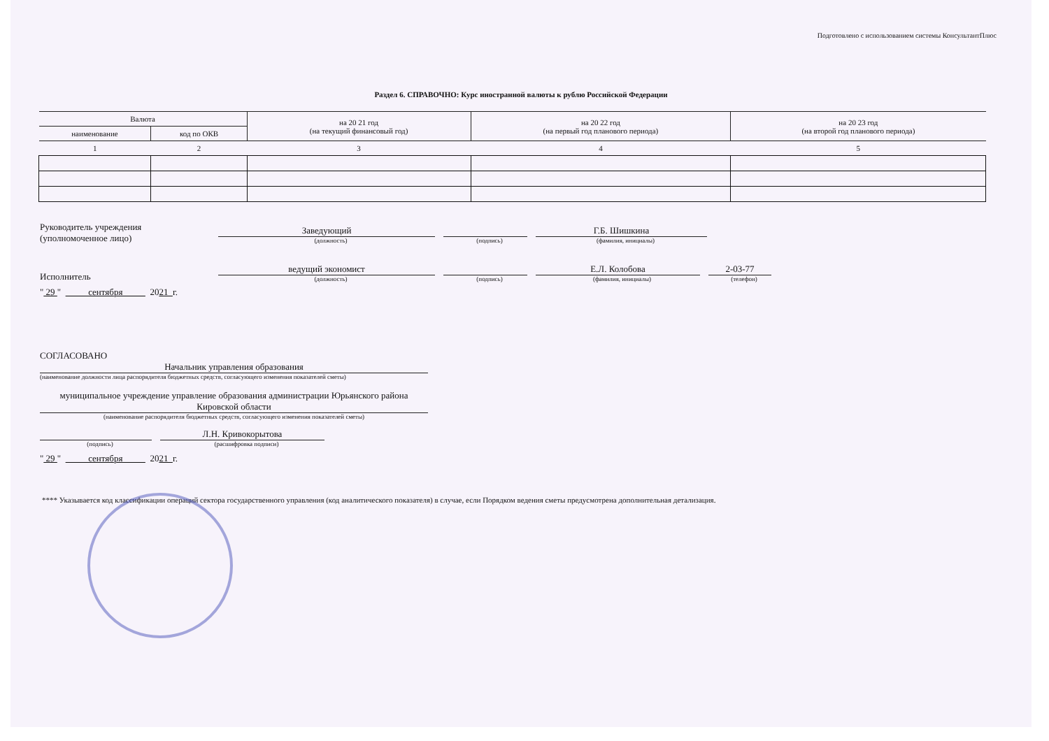Подготовлено с использованием системы КонсультантПлюс
Раздел 6. СПРАВОЧНО: Курс иностранной валюты к рублю Российской Федерации
| Валюта | | на 20 21 год (на текущий финансовый год) | на 20 22 год (на первый год планового периода) | на 20 23 год (на второй год планового периода) |
| --- | --- | --- | --- | --- |
| наименование | код по ОКВ | | | |
| 1 | 2 | 3 | 4 | 5 |
Руководитель учреждения
(уполномоченное лицо)
Заведующий
(должность)
(подпись)
Г.Б. Шишкина
(фамилия, инициалы)
Исполнитель
ведущий экономист
(должность)
(подпись)
Е.Л. Колобова
(фамилия, инициалы)
2-03-77
(телефон)
" 29 " сентября 20 21 г.
СОГЛАСОВАНО
Начальник управления образования
(наименование должности лица распорядителя бюджетных средств, согласующего изменения показателей сметы)
муниципальное учреждение управление образования администрации Юрьянского района Кировской области
(наименование распорядителя бюджетных средств, согласующего изменения показателей сметы)
(подпись)
Л.Н. Кривокорытова
(расшифровка подписи)
" 29 " сентября 20 21 г.
**** Указывается код классификации операций сектора государственного управления (код аналитического показателя) в случае, если Порядком ведения сметы предусмотрена дополнительная детализация.